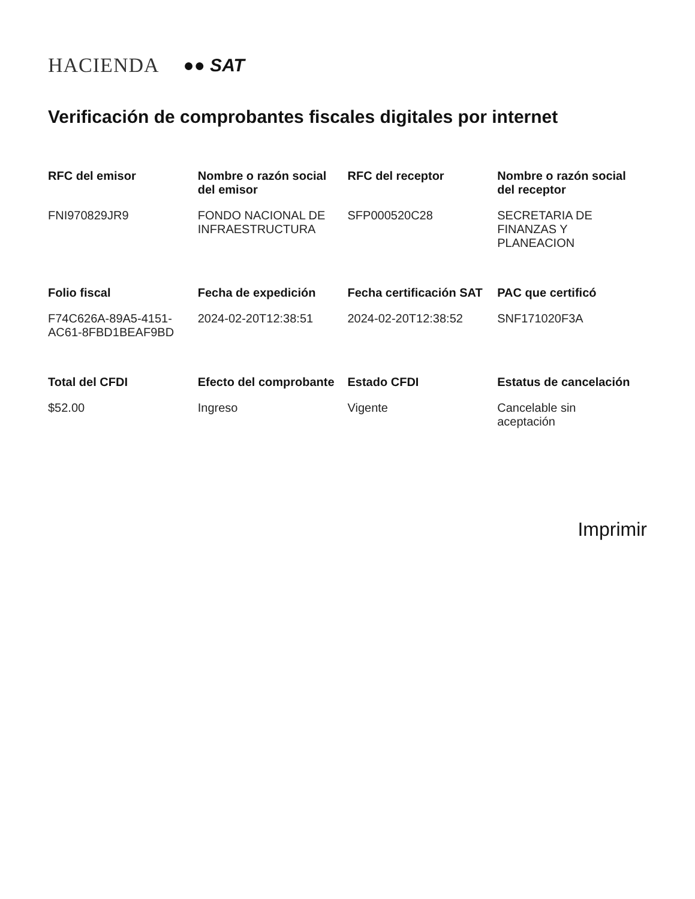HACIENDA ●● SAT
Verificación de comprobantes fiscales digitales por internet
| RFC del emisor | Nombre o razón social del emisor | RFC del receptor | Nombre o razón social del receptor |
| --- | --- | --- | --- |
| FNI970829JR9 | FONDO NACIONAL DE INFRAESTRUCTURA | SFP000520C28 | SECRETARIA DE FINANZAS Y PLANEACION |
| Folio fiscal | Fecha de expedición | Fecha certificación SAT | PAC que certificó |
| F74C626A-89A5-4151-AC61-8FBD1BEAF9BD | 2024-02-20T12:38:51 | 2024-02-20T12:38:52 | SNF171020F3A |
| Total del CFDI | Efecto del comprobante | Estado CFDI | Estatus de cancelación |
| $52.00 | Ingreso | Vigente | Cancelable sin aceptación |
Imprimir